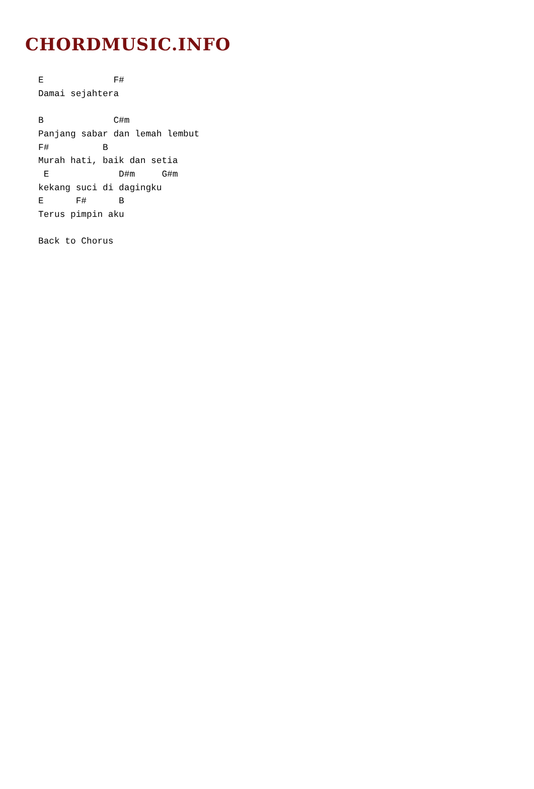CHORDMUSIC.INFO
E             F#
Damai sejahtera

B             C#m
Panjang sabar dan lemah lembut
F#          B
Murah hati, baik dan setia
 E             D#m     G#m
kekang suci di dagingku
E      F#      B
Terus pimpin aku

Back to Chorus